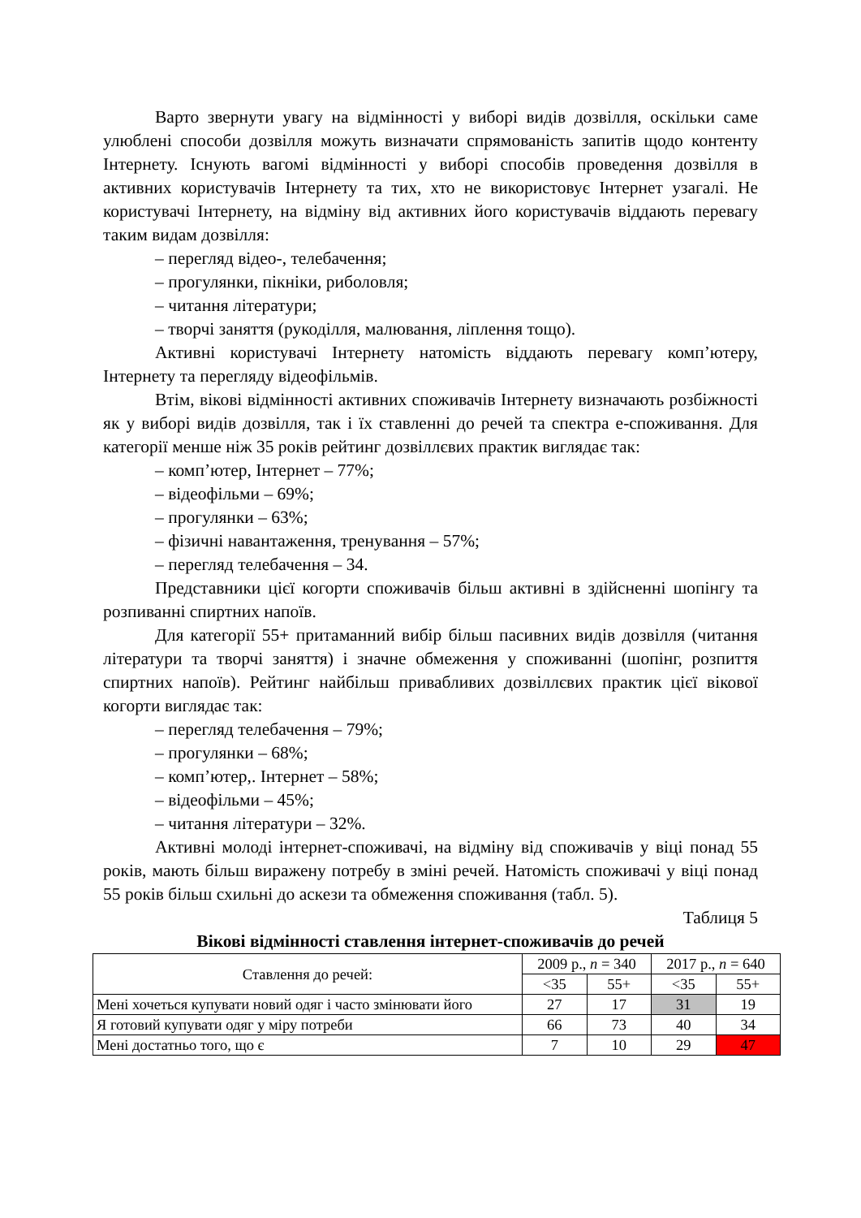Варто звернути увагу на відмінності у виборі видів дозвілля, оскільки саме улюблені способи дозвілля можуть визначати спрямованість запитів щодо контенту Інтернету. Існують вагомі відмінності у виборі способів проведення дозвілля в активних користувачів Інтернету та тих, хто не використовує Інтернет узагалі. Не користувачі Інтернету, на відміну від активних його користувачів віддають перевагу таким видам дозвілля:
– перегляд відео-, телебачення;
– прогулянки, пікніки, риболовля;
– читання літератури;
– творчі заняття (рукоділля, малювання, ліплення тощо).
Активні користувачі Інтернету натомість віддають перевагу комп’ютеру, Інтернету та перегляду відеофільмів.
Втім, вікові відмінності активних споживачів Інтернету визначають розбіжності як у виборі видів дозвілля, так і їх ставленні до речей та спектра е-споживання. Для категорії менше ніж 35 років рейтинг дозвіллєвих практик виглядає так:
– комп’ютер, Інтернет – 77%;
– відеофільми – 69%;
– прогулянки – 63%;
– фізичні навантаження, тренування – 57%;
– перегляд телебачення – 34.
Представники цієї когорти споживачів більш активні в здійсненні шопінгу та розпиванні спиртних напоїв.
Для категорії 55+ притаманний вибір більш пасивних видів дозвілля (читання літератури та творчі заняття) і значне обмеження у споживанні (шопінг, розпиття спиртних напоїв). Рейтинг найбільш привабливих дозвіллєвих практик цієї вікової когорти виглядає так:
– перегляд телебачення – 79%;
– прогулянки – 68%;
– комп’ютер,. Інтернет – 58%;
– відеофільми – 45%;
– читання літератури – 32%.
Активні молоді інтернет-споживачі, на відміну від споживачів у віці понад 55 років, мають більш виражену потребу в зміні речей. Натомість споживачі у віці понад 55 років більш схильні до аскези та обмеження споживання (табл. 5).
Таблиця 5
Вікові відмінності ставлення інтернет-споживачів до речей
| Ставлення до речей: | 2009 р., n = 340 | | 2017 р., n = 640 | |
| | <35 | 55+ | <35 | 55+ |
| Мені хочеться купувати новий одяг і часто змінювати його | 27 | 17 | 31 | 19 |
| Я готовий купувати одяг у міру потреби | 66 | 73 | 40 | 34 |
| Мені достатньо того, що є | 7 | 10 | 29 | 47 |